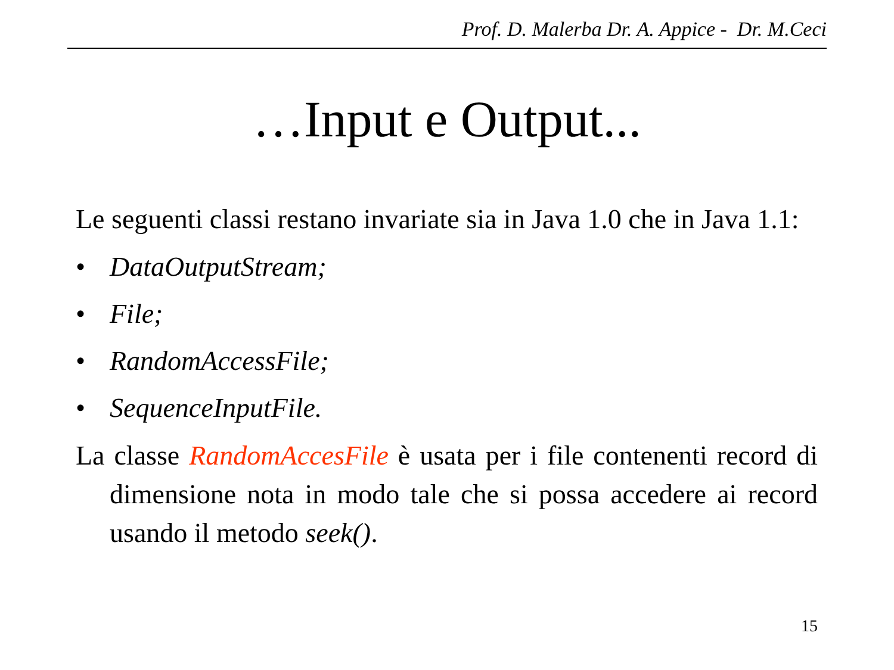Prof. D. Malerba Dr. A. Appice - Dr. M.Ceci
…Input e Output...
Le seguenti classi restano invariate sia in Java 1.0 che in Java 1.1:
• DataOutputStream;
• File;
• RandomAccessFile;
• SequenceInputFile.
La classe RandomAccesFile è usata per i file contenenti record di dimensione nota in modo tale che si possa accedere ai record usando il metodo seek().
15